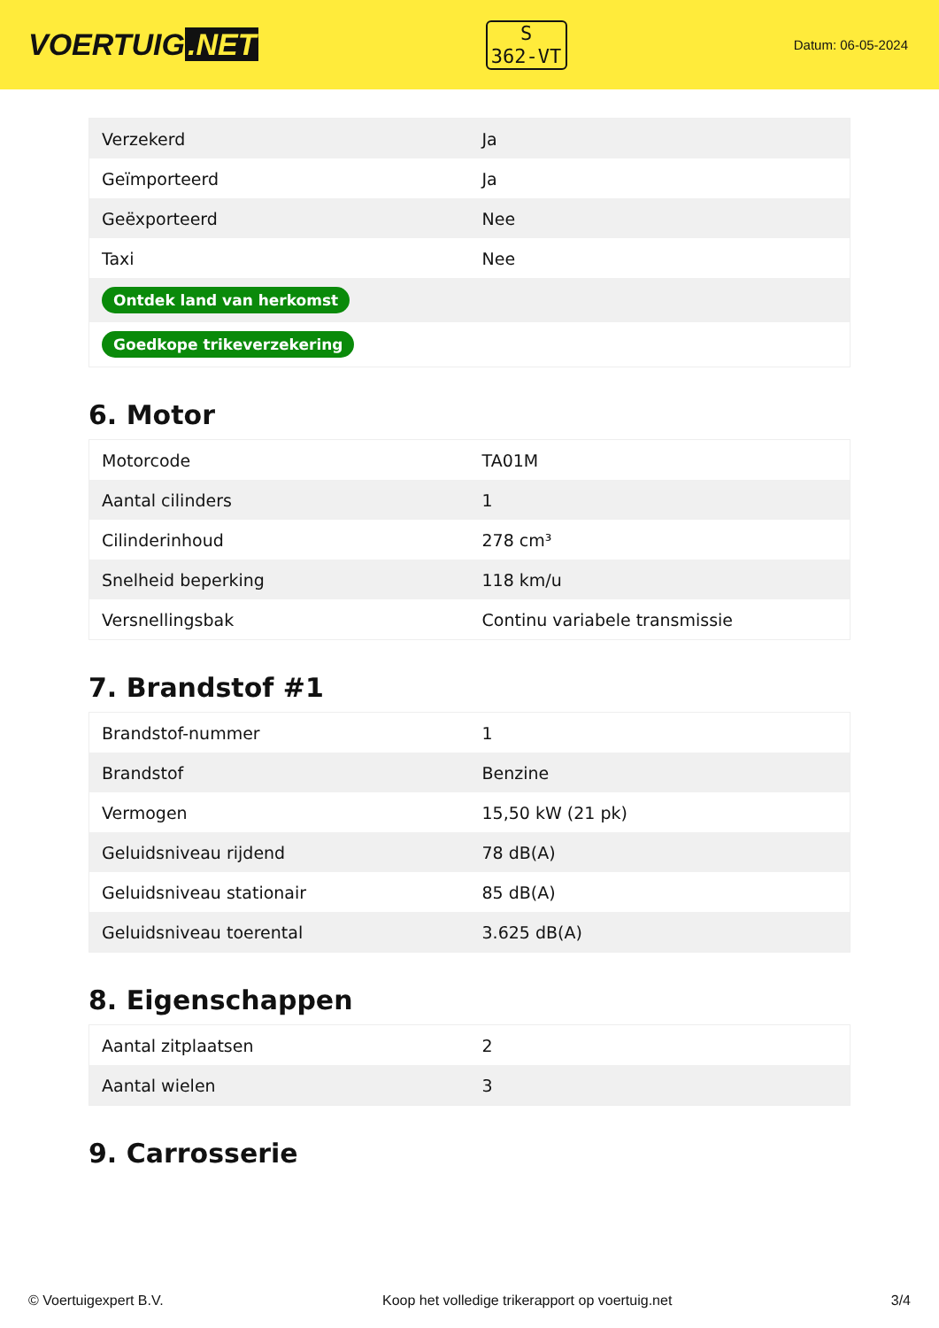VOERTUIG.NET
S
362-VT
Datum: 06-05-2024
| Verzekerd | Ja |
| Geïmporteerd | Ja |
| Geëxporteerd | Nee |
| Taxi | Nee |
| Ontdek land van herkomst | |
| Goedkope trikeverzekering | |
6. Motor
| Motorcode | TA01M |
| Aantal cilinders | 1 |
| Cilinderinhoud | 278 cm³ |
| Snelheid beperking | 118 km/u |
| Versnellingsbak | Continu variabele transmissie |
7. Brandstof #1
| Brandstof-nummer | 1 |
| Brandstof | Benzine |
| Vermogen | 15,50 kW (21 pk) |
| Geluidsniveau rijdend | 78 dB(A) |
| Geluidsniveau stationair | 85 dB(A) |
| Geluidsniveau toerental | 3.625 dB(A) |
8. Eigenschappen
| Aantal zitplaatsen | 2 |
| Aantal wielen | 3 |
9. Carrosserie
© Voertuigexpert B.V. Koop het volledige trikerapport op voertuig.net 3/4